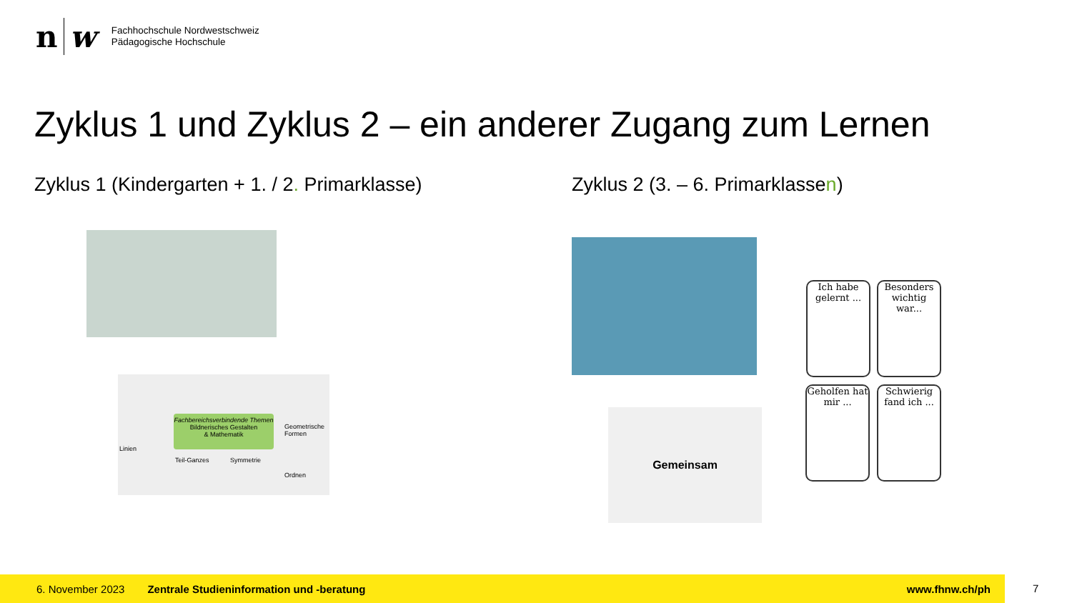n w
Fachhochschule Nordwestschweiz
Pädagogische Hochschule
Zyklus 1 und Zyklus 2 – ein anderer Zugang zum Lernen
Zyklus 1 (Kindergarten + 1. / 2. Primarklasse)
Zyklus 2 (3. – 6. Primarklassen)
Fachbereichsverbindende Themen
Bildnerisches Gestalten
& Mathematik
Linien
Teil-Ganzes Symmetrie
Geometrische Formen
Ordnen
Gemeinsam
Ich habe gelernt ...
Besonders wichtig war...
Geholfen hat mir ...
Schwierig fand ich ...
6. November 2023 Zentrale Studieninformation und -beratung www.fhnw.ch/ph
7